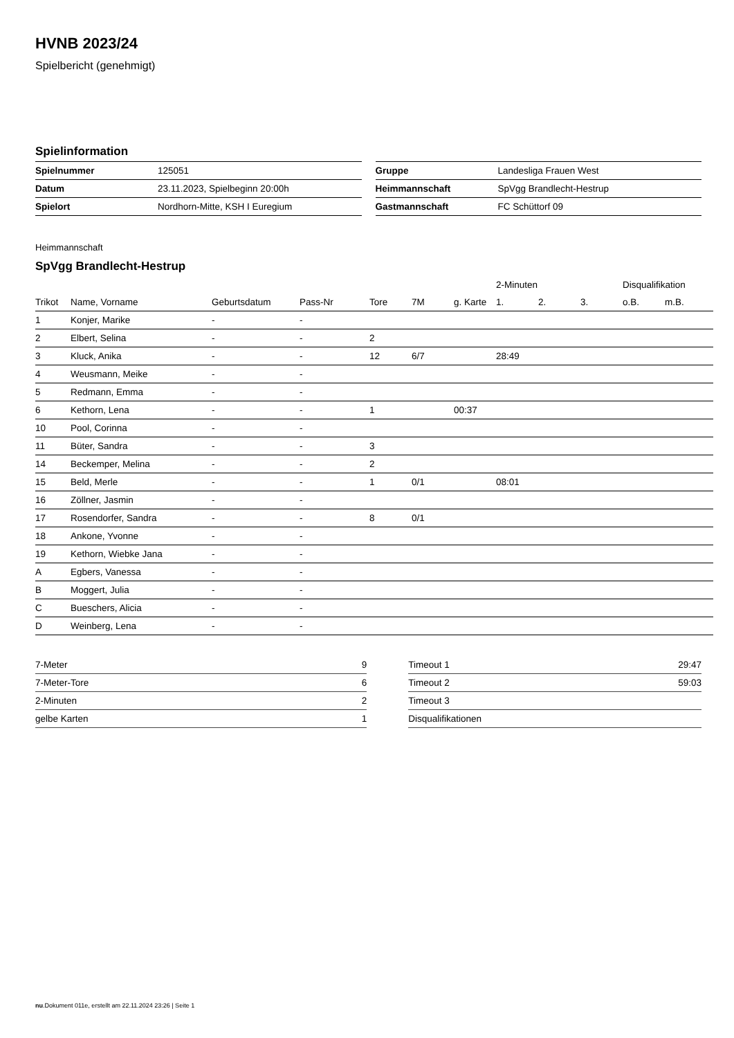HVNB 2023/24
Spielbericht (genehmigt)
Spielinformation
| Spielnummer | 125051 |
| Datum | 23.11.2023, Spielbeginn 20:00h |
| Spielort | Nordhorn-Mitte, KSH I Euregium |
| Gruppe | Landesliga Frauen West |
| Heimmannschaft | SpVgg Brandlecht-Hestrup |
| Gastmannschaft | FC Schüttorf 09 |
Heimmannschaft
SpVgg Brandlecht-Hestrup
| | | | | | | | 2-Minuten | | | Disqualifikation | |
| --- | --- | --- | --- | --- | --- | --- | --- | --- | --- | --- | --- |
| Trikot | Name, Vorname | Geburtsdatum | Pass-Nr | Tore | 7M | g. Karte | 1. | 2. | 3. | o.B. | m.B. |
| 1 | Konjer, Marike | - | - | | | | | | | | |
| 2 | Elbert, Selina | - | - | 2 | | | | | | | |
| 3 | Kluck, Anika | - | - | 12 | 6/7 | | 28:49 | | | | |
| 4 | Weusmann, Meike | - | - | | | | | | | | |
| 5 | Redmann, Emma | - | - | | | | | | | | |
| 6 | Kethorn, Lena | - | - | 1 | | 00:37 | | | | | |
| 10 | Pool, Corinna | - | - | | | | | | | | |
| 11 | Büter, Sandra | - | - | 3 | | | | | | | |
| 14 | Beckemper, Melina | - | - | 2 | | | | | | | |
| 15 | Beld, Merle | - | - | 1 | 0/1 | | 08:01 | | | | |
| 16 | Zöllner, Jasmin | - | - | | | | | | | | |
| 17 | Rosendorfer, Sandra | - | - | 8 | 0/1 | | | | | | |
| 18 | Ankone, Yvonne | - | - | | | | | | | | |
| 19 | Kethorn, Wiebke Jana | - | - | | | | | | | | |
| A | Egbers, Vanessa | - | - | | | | | | | | |
| B | Moggert, Julia | - | - | | | | | | | | |
| C | Bueschers, Alicia | - | - | | | | | | | | |
| D | Weinberg, Lena | - | - | | | | | | | | |
| 7-Meter | 9 |
| 7-Meter-Tore | 6 |
| 2-Minuten | 2 |
| gelbe Karten | 1 |
| Timeout 1 | 29:47 |
| Timeout 2 | 59:03 |
| Timeout 3 | |
| Disqualifikationen | |
nu.Dokument 011e, erstellt am 22.11.2024 23:26 | Seite 1